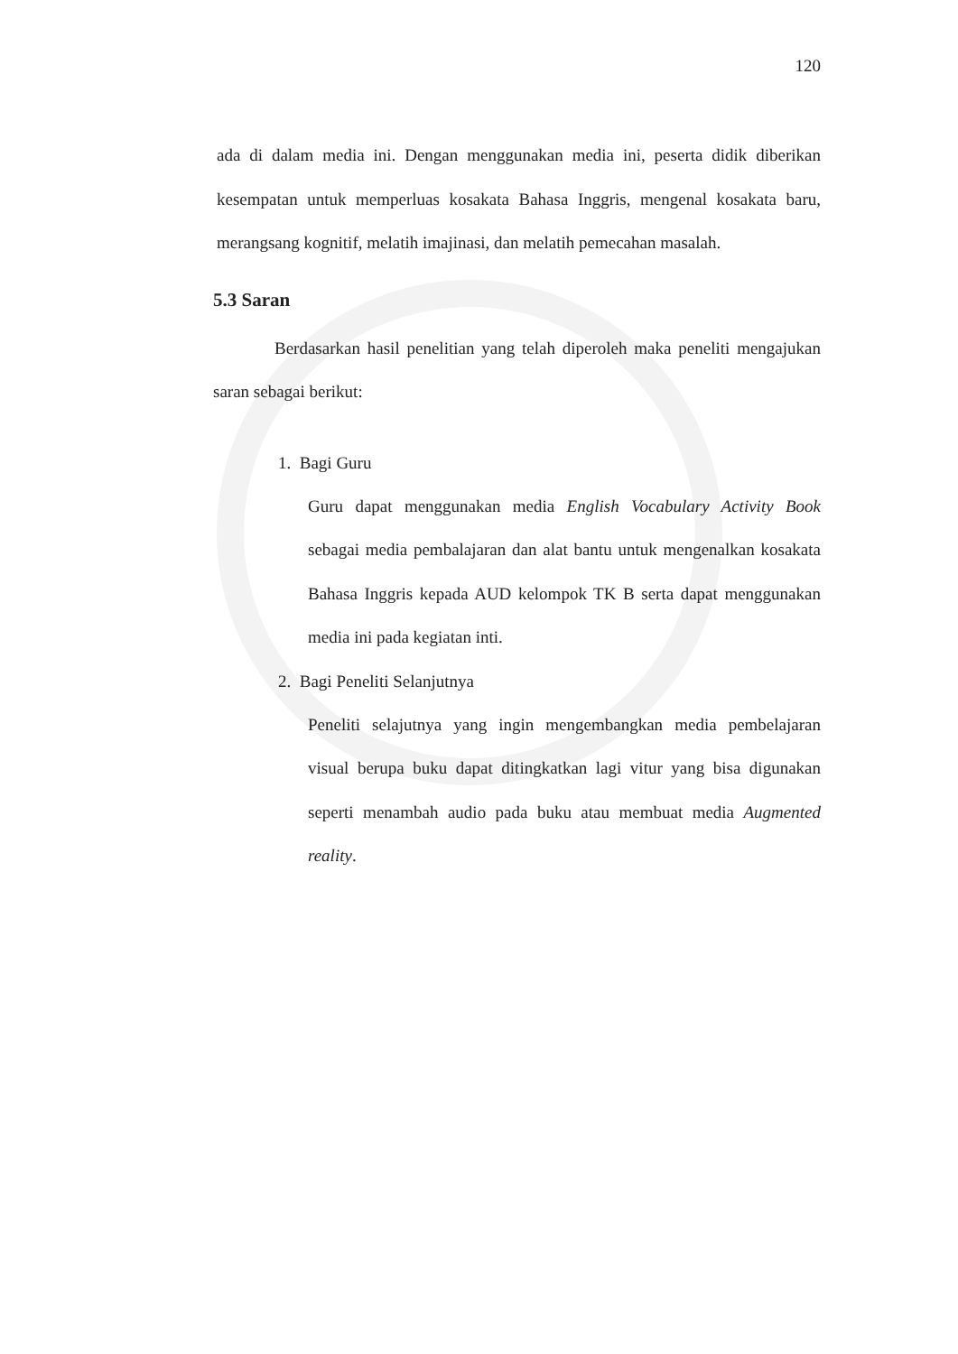120
ada di dalam media ini. Dengan menggunakan media ini, peserta didik diberikan kesempatan untuk memperluas kosakata Bahasa Inggris, mengenal kosakata baru, merangsang kognitif, melatih imajinasi, dan melatih pemecahan masalah.
5.3 Saran
Berdasarkan hasil penelitian yang telah diperoleh maka peneliti mengajukan saran sebagai berikut:
1. Bagi Guru
Guru dapat menggunakan media English Vocabulary Activity Book sebagai media pembalajaran dan alat bantu untuk mengenalkan kosakata Bahasa Inggris kepada AUD kelompok TK B serta dapat menggunakan media ini pada kegiatan inti.
2. Bagi Peneliti Selanjutnya
Peneliti selajutnya yang ingin mengembangkan media pembelajaran visual berupa buku dapat ditingkatkan lagi vitur yang bisa digunakan seperti menambah audio pada buku atau membuat media Augmented reality.